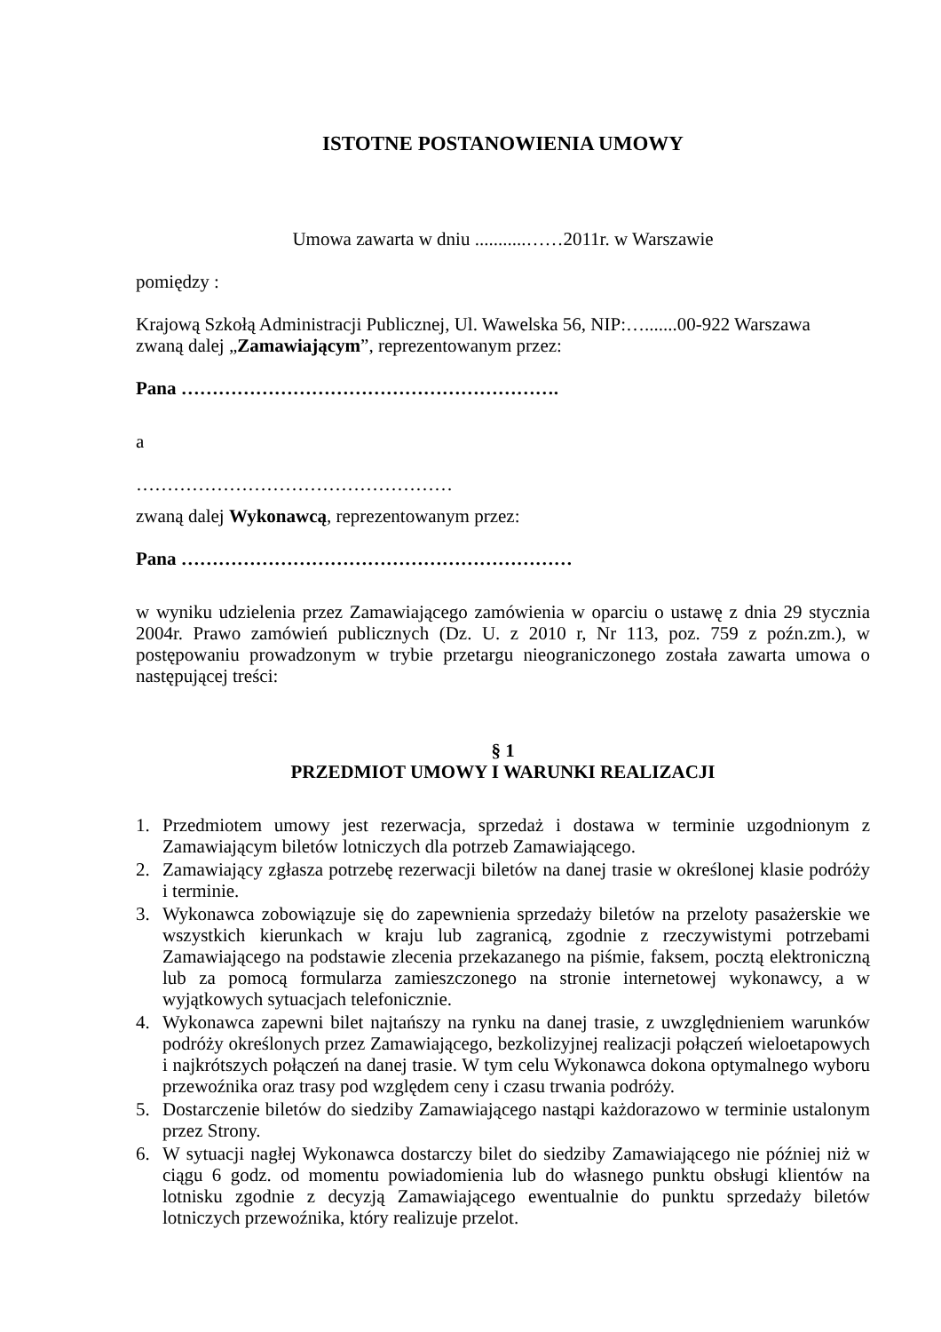ISTOTNE POSTANOWIENIA UMOWY
Umowa zawarta w dniu ...........……2011r. w Warszawie
pomiędzy :
Krajową Szkołą Administracji Publicznej, Ul. Wawelska 56, NIP:….......00-922 Warszawa
zwaną dalej „Zamawiającym”, reprezentowanym przez:
Pana …………………………………………………….
a
……………………………………………
zwaną dalej Wykonawcą, reprezentowanym przez:
Pana ………………………………………………………
w wyniku udzielenia przez Zamawiającego zamówienia w oparciu o ustawę z dnia 29 stycznia 2004r. Prawo zamówień publicznych (Dz. U. z 2010 r, Nr 113, poz. 759 z poźn.zm.), w postępowaniu prowadzonym w trybie przetargu nieograniczonego została zawarta umowa o następującej treści:
§ 1
PRZEDMIOT UMOWY I WARUNKI REALIZACJI
1. Przedmiotem umowy jest rezerwacja, sprzedaż i dostawa w terminie uzgodnionym z Zamawiającym biletów lotniczych dla potrzeb Zamawiającego.
2. Zamawiający zgłasza potrzebę rezerwacji biletów na danej trasie w określonej klasie podróży i terminie.
3. Wykonawca zobowiązuje się do zapewnienia sprzedaży biletów na przeloty pasażerskie we wszystkich kierunkach w kraju lub zagranicą, zgodnie z rzeczywistymi potrzebami Zamawiającego na podstawie zlecenia przekazanego na piśmie, faksem, pocztą elektroniczną lub za pomocą formularza zamieszczonego na stronie internetowej wykonawcy, a w wyjątkowych sytuacjach telefonicznie.
4. Wykonawca zapewni bilet najtańszy na rynku na danej trasie, z uwzględnieniem warunków podróży określonych przez Zamawiającego, bezkolizyjnej realizacji połączeń wieloetapowych i najkrótszych połączeń na danej trasie. W tym celu Wykonawca dokona optymalnego wyboru przewoźnika oraz trasy pod względem ceny i czasu trwania podróży.
5. Dostarczenie biletów do siedziby Zamawiającego nastąpi każdorazowo w terminie ustalonym przez Strony.
6. W sytuacji nagłej Wykonawca dostarczy bilet do siedziby Zamawiającego nie później niż w ciągu 6 godz. od momentu powiadomienia lub do własnego punktu obsługi klientów na lotnisku zgodnie z decyzją Zamawiającego ewentualnie do punktu sprzedaży biletów lotniczych przewoźnika, który realizuje przelot.